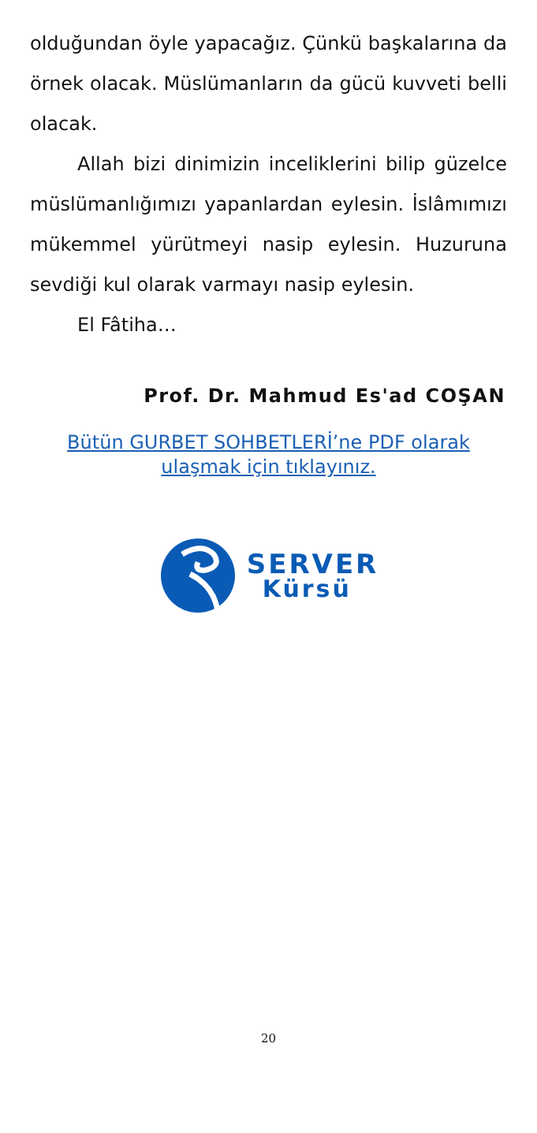olduğundan öyle yapacağız. Çünkü başkalarına da örnek olacak. Müslümanların da gücü kuvveti belli olacak.
Allah bizi dinimizin inceliklerini bilip güzelce müslümanlığımızı yapanlardan eylesin. İslâmımızı mükemmel yürütmeyi nasip eylesin. Huzuruna sevdiği kul olarak varmayı nasip eylesin.
El Fâtiha…
Prof. Dr. Mahmud Es'ad COŞAN
Bütün GURBET SOHBETLERİ’ne PDF olarak ulaşmak için tıklayınız.
SERVER
Kürsü
20